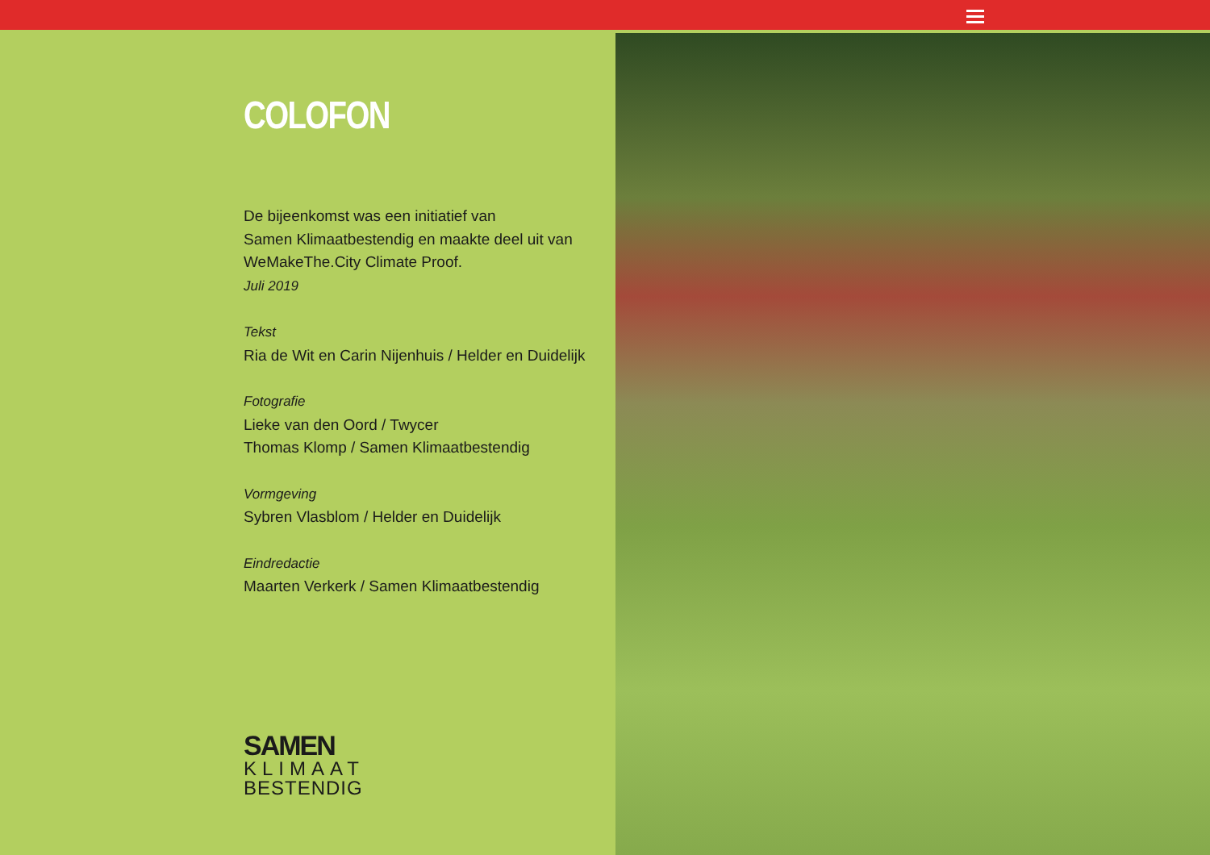COLOFON
De bijeenkomst was een initiatief van
Samen Klimaatbestendig en maakte deel uit van
WeMakeThe.City Climate Proof.
Juli 2019
Tekst
Ria de Wit en Carin Nijenhuis / Helder en Duidelijk
Fotografie
Lieke van den Oord / Twycer
Thomas Klomp / Samen Klimaatbestendig
Vormgeving
Sybren Vlasblom / Helder en Duidelijk
Eindredactie
Maarten Verkerk / Samen Klimaatbestendig
SAMEN
KLIMAAT
BESTENDIG